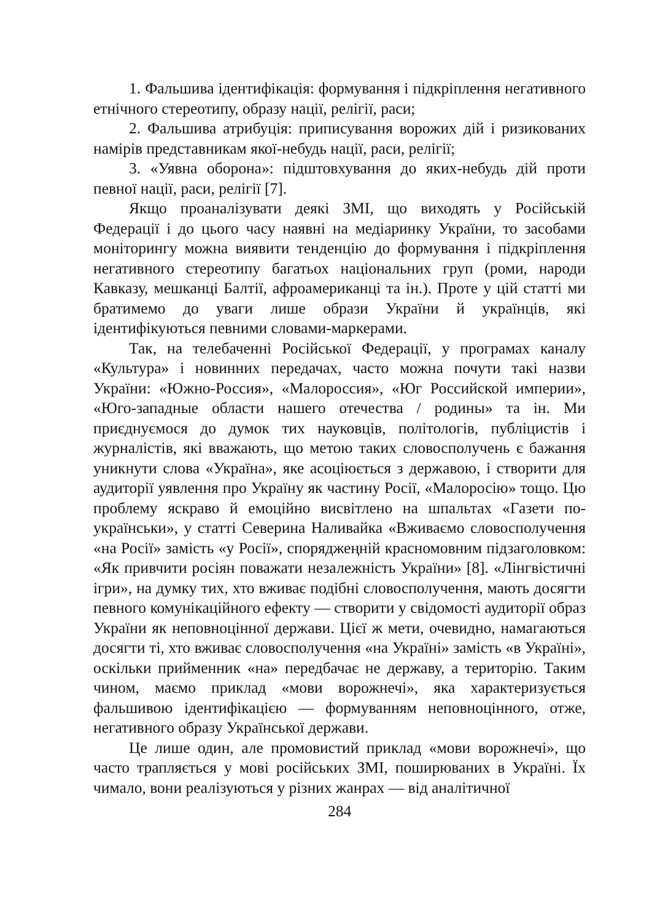1. Фальшива ідентифікація: формування і підкріплення негативного етнічного стереотипу, образу нації, релігії, раси;
2. Фальшива атрибуція: приписування ворожих дій і ризикованих намірів представникам якої-небудь нації, раси, релігії;
3. «Уявна оборона»: підштовхування до яких-небудь дій проти певної нації, раси, релігії [7].
Якщо проаналізувати деякі ЗМІ, що виходять у Російській Федерації і до цього часу наявні на медіаринку України, то засобами моніторингу можна виявити тенденцію до формування і підкріплення негативного стереотипу багатьох національних груп (роми, народи Кавказу, мешканці Балтії, афроамериканці та ін.). Проте у цій статті ми братимемо до уваги лише образи України й українців, які ідентифікуються певними словами-маркерами.
Так, на телебаченні Російської Федерації, у програмах каналу «Культура» і новинних передачах, часто можна почути такі назви України: «Южно-Россия», «Малороссия», «Юг Российской империи», «Юго-западные области нашего отечества / родины» та ін. Ми приєднуємося до думок тих науковців, політологів, публіцистів і журналістів, які вважають, що метою таких словосполучень є бажання уникнути слова «Україна», яке асоціюється з державою, і створити для аудиторії уявлення про Україну як частину Росії, «Малоросію» тощо. Цю проблему яскраво й емоційно висвітлено на шпальтах «Газети по-українськи», у статті Северина Наливайка «Вживаємо словосполучення «на Росії» замість «у Росії», споряджеңній красномовним підзаголовком: «Як привчити росіян поважати незалежність України» [8]. «Лінгвістичні ігри», на думку тих, хто вживає подібні словосполучення, мають досягти певного комунікаційного ефекту — створити у свідомості аудиторії образ України як неповноцінної держави. Цієї ж мети, очевидно, намагаються досягти ті, хто вживає словосполучення «на Україні» замість «в Україні», оскільки прийменник «на» передбачає не державу, а територію. Таким чином, маємо приклад «мови ворожнечі», яка характеризується фальшивою ідентифікацією — формуванням неповноцінного, отже, негативного образу Української держави.
Це лише один, але промовистий приклад «мови ворожнечі», що часто трапляється у мові російських ЗМІ, поширюваних в Україні. Їх чимало, вони реалізуються у різних жанрах — від аналітичної
284